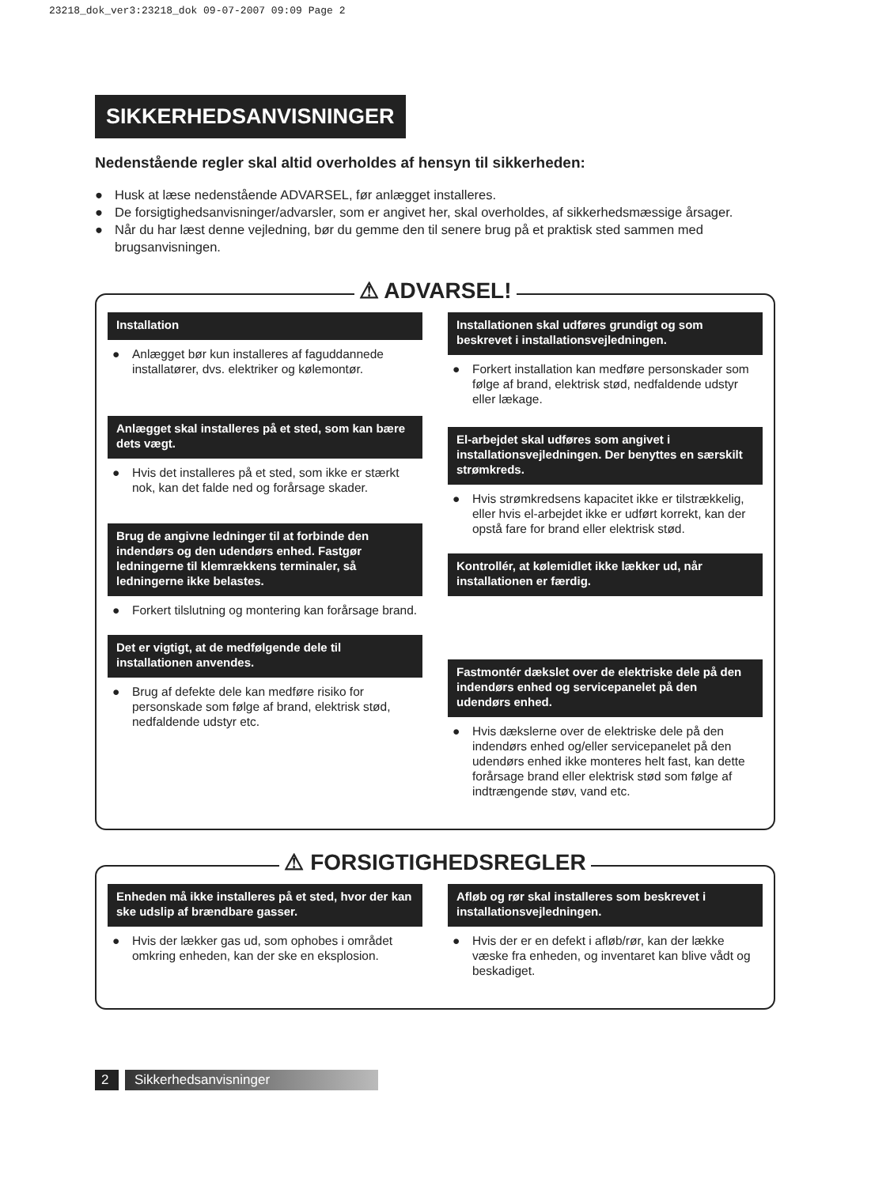23218_dok_ver3:23218_dok 09-07-2007 09:09 Page 2
SIKKERHEDSANVISNINGER
Nedenstående regler skal altid overholdes af hensyn til sikkerheden:
● Husk at læse nedenstående ADVARSEL, før anlægget installeres.
● De forsigtighedsanvisninger/advarsler, som er angivet her, skal overholdes, af sikkerhedsmæssige årsager.
● Når du har læst denne vejledning, bør du gemme den til senere brug på et praktisk sted sammen med brugsanvisningen.
⚠ ADVARSEL!
Installation
● Anlægget bør kun installeres af faguddannede installatører, dvs. elektriker og kølemontør.
Anlægget skal installeres på et sted, som kan bære dets vægt.
● Hvis det installeres på et sted, som ikke er stærkt nok, kan det falde ned og forårsage skader.
Brug de angivne ledninger til at forbinde den indendørs og den udendørs enhed. Fastgør ledningerne til klemrækkens terminaler, så ledningerne ikke belastes.
● Forkert tilslutning og montering kan forårsage brand.
Det er vigtigt, at de medfølgende dele til installationen anvendes.
● Brug af defekte dele kan medføre risiko for personskade som følge af brand, elektrisk stød, nedfaldende udstyr etc.
Installationen skal udføres grundigt og som beskrevet i installationsvejledningen.
● Forkert installation kan medføre personskader som følge af brand, elektrisk stød, nedfaldende udstyr eller lækage.
El-arbejdet skal udføres som angivet i installationsvejledningen. Der benyttes en særskilt strømkreds.
● Hvis strømkredsens kapacitet ikke er tilstrækkelig, eller hvis el-arbejdet ikke er udført korrekt, kan der opstå fare for brand eller elektrisk stød.
Kontrollér, at kølemidlet ikke lækker ud, når installationen er færdig.
Fastmontér dækslet over de elektriske dele på den indendørs enhed og servicepanelet på den udendørs enhed.
● Hvis dækslerne over de elektriske dele på den indendørs enhed og/eller servicepanelet på den udendørs enhed ikke monteres helt fast, kan dette forårsage brand eller elektrisk stød som følge af indtrængende støv, vand etc.
⚠ FORSIGTIGHEDSREGLER
Enheden må ikke installeres på et sted, hvor der kan ske udslip af brændbare gasser.
● Hvis der lækker gas ud, som ophobes i området omkring enheden, kan der ske en eksplosion.
Afløb og rør skal installeres som beskrevet i installationsvejledningen.
● Hvis der er en defekt i afløb/rør, kan der lække væske fra enheden, og inventaret kan blive vådt og beskadiget.
2 Sikkerhedsanvisninger